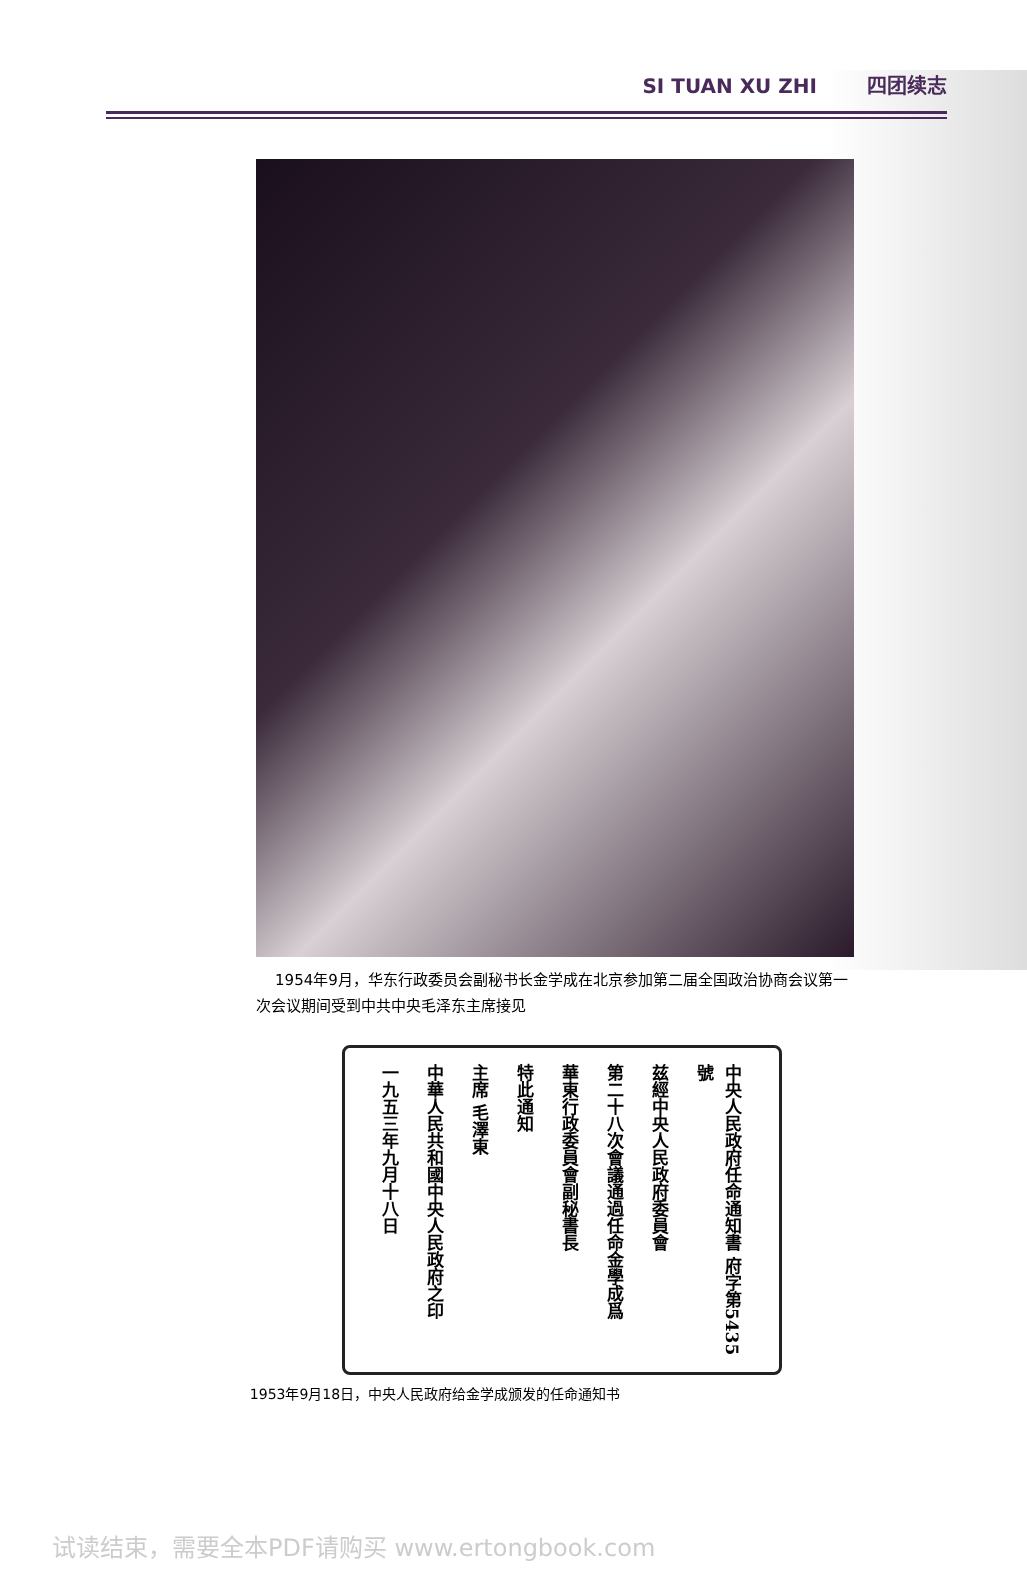SI TUAN XU ZHI 四团续志
1954年9月，华东行政委员会副秘书长金学成在北京参加第二届全国政治协商会议第一次会议期间受到中共中央毛泽东主席接见
中央人民政府任命通知書 府字第5435號
兹經中央人民政府委員會
第二十八次會議通過任命金學成爲
華東行政委員會副秘書長
特此通知
主席 毛澤東
中華人民共和國中央人民政府之印
一九五三年九月十八日
1953年9月18日，中央人民政府给金学成颁发的任命通知书
试读结束，需要全本PDF请购买 www.ertongbook.com